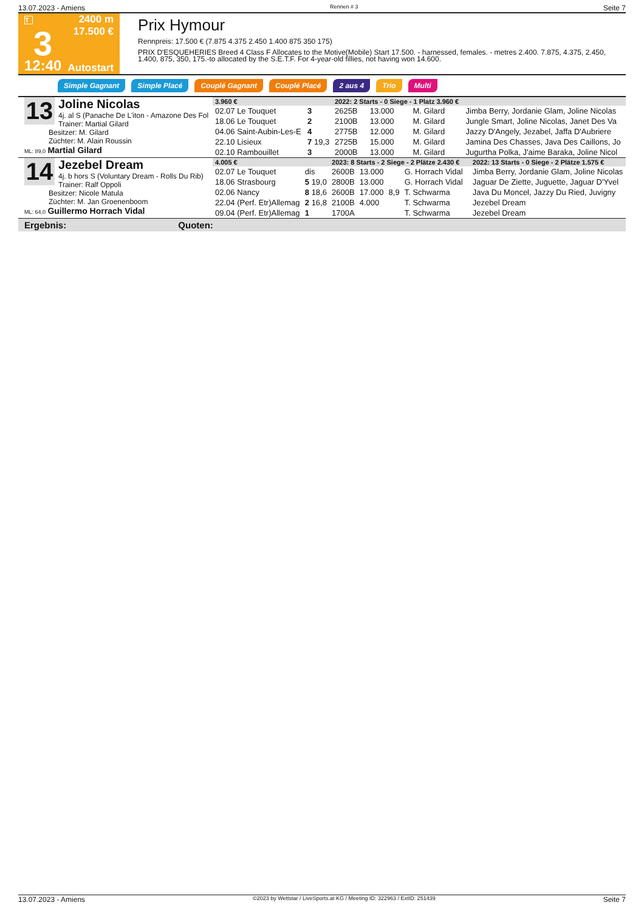13.07.2023 - Amiens Rennen # 3 Seite 7
T
3
12:40
2400 m
17.500 €
Autostart
Prix Hymour
Rennpreis: 17.500 € (7.875 4.375 2.450 1.400 875 350 175)
PRIX D'ESQUEHERIES Breed 4 Class F Allocates to the Motive(Mobile) Start 17.500. - harnessed, females. - metres 2.400. 7.875, 4.375, 2.450, 1.400, 875, 350, 175.-to allocated by the S.E.T.F. For 4-year-old fillies, not having won 14.600.
Simple Gagnant Simple Placé Couplé Gagnant Couplé Placé 2 aus 4 Trio Multi
13
Joline Nicolas
4j. al S (Panache De L'iton - Amazone Des Fol
Trainer: Martial Gilard
Besitzer: M. Gilard
Züchter: M. Alain Roussin
ML: 89,0 Martial Gilard
| 3.960 € | | 2022: 2 Starts - 0 Siege - 1 Platz 3.960 € | | | | | |
| --- | --- | --- | --- | --- | --- | --- | --- |
| 02.07 Le Touquet | 3 | 2625B | 13.000 | | M. Gilard | | Jimba Berry, Jordanie Glam, Joline Nicolas |
| 18.06 Le Touquet | 2 | 2100B | 13.000 | | M. Gilard | | Jungle Smart, Joline Nicolas, Janet Des Va |
| 04.06 Saint-Aubin-Les-E | 4 | 2775B | 12.000 | | M. Gilard | | Jazzy D'Angely, Jezabel, Jaffa D'Aubriere |
| 22.10 Lisieux | 7 19,3 | 2725B | 15.000 | | M. Gilard | | Jamina Des Chasses, Java Des Caillons, Jo |
| 02.10 Rambouillet | 3 | 2000B | 13.000 | | M. Gilard | | Jugurtha Polka, J'aime Baraka, Joline Nicol |
14
Jezebel Dream
4j. b hors S (Voluntary Dream - Rolls Du Rib)
Trainer: Ralf Oppoli
Besitzer: Nicole Matula
Züchter: M. Jan Groenenboom
ML: 64,0 Guillermo Horrach Vidal
| 4.005 € | | 2023: 8 Starts - 2 Siege - 2 Plätze 2.430 € | | | | | 2022: 13 Starts - 0 Siege - 2 Plätze 1.575 € |
| --- | --- | --- | --- | --- | --- | --- | --- |
| 02.07 Le Touquet | dis | 2600B | 13.000 | | G. Horrach Vidal | | Jimba Berry, Jordanie Glam, Joline Nicolas |
| 18.06 Strasbourg | 5 19,0 | 2800B | 13.000 | | G. Horrach Vidal | | Jaguar De Ziette, Juguette, Jaguar D'Yvel |
| 02.06 Nancy | 8 18,6 | 2600B | 17.000 | 8,9 | T. Schwarma | | Java Du Moncel, Jazzy Du Ried, Juvigny |
| 22.04 (Perf. Etr)Allemag | 2 16,8 | 2100B | 4.000 | | T. Schwarma | | Jezebel Dream |
| 09.04 (Perf. Etr)Allemag | 1 | 1700A | | | T. Schwarma | | Jezebel Dream |
Ergebnis: Quoten:
13.07.2023 - Amiens ©2023 by Wettstar / LiveSports.at KG / Meeting ID: 322963 / ExtID: 251439 Seite 7